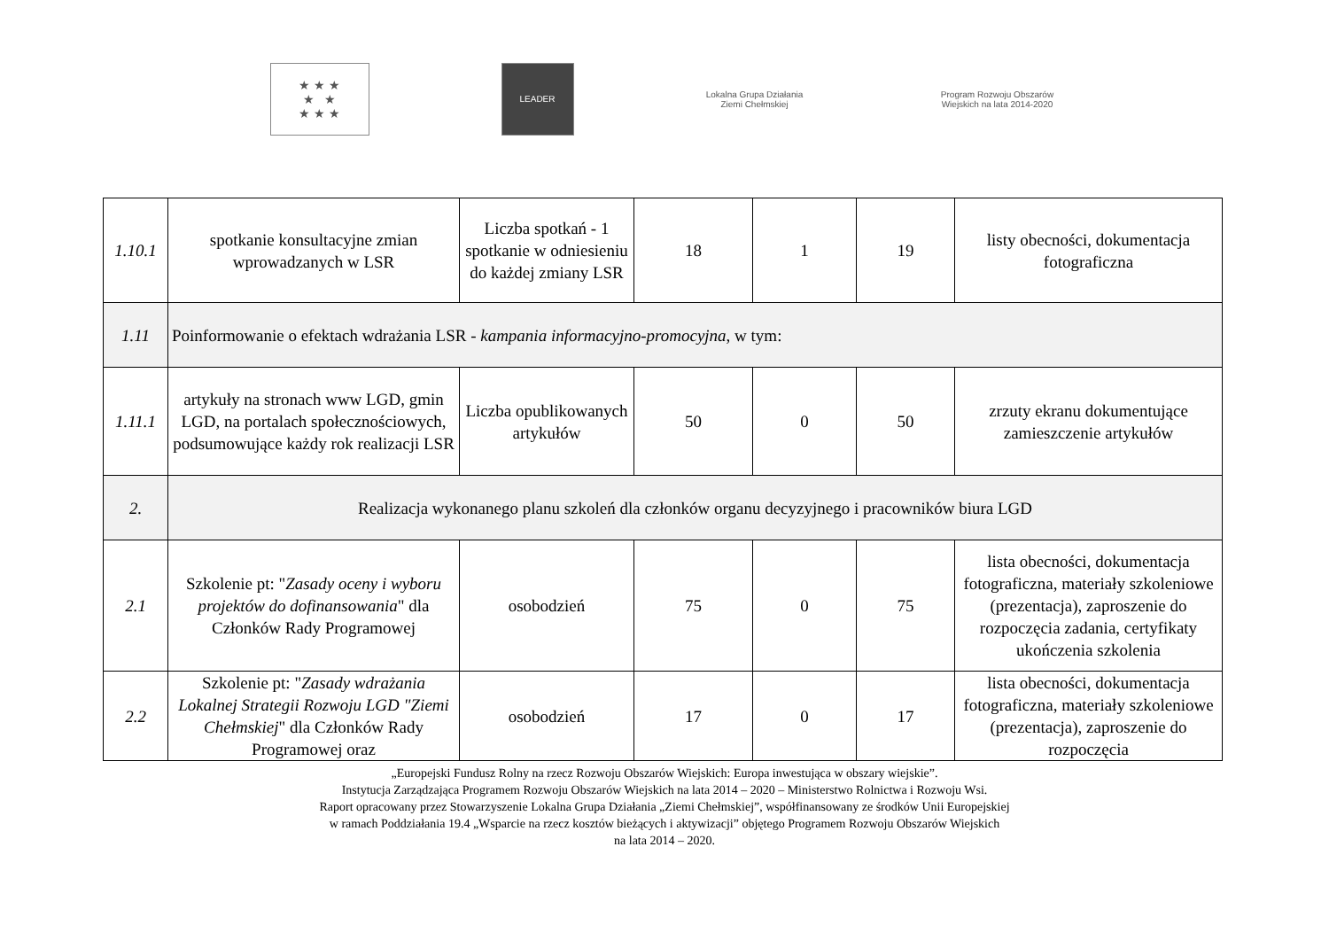★ ★ ★
★ ★
★ ★ ★
LEADER
Lokalna Grupa Działania
Ziemi Chełmskiej
Program Rozwoju Obszarów Wiejskich na lata 2014-2020
| 1.10.1 | spotkanie konsultacyjne zmian wprowadzanych w LSR | Liczba spotkań - 1 spotkanie w odniesieniu do każdej zmiany LSR | 18 | 1 | 19 | listy obecności, dokumentacja fotograficzna |
| 1.11 | Poinformowanie o efektach wdrażania LSR - kampania informacyjno-promocyjna , w tym: | | | | | |
| 1.11.1 | artykuły na stronach www LGD, gmin LGD, na portalach społecznościowych, podsumowujące każdy rok realizacji LSR | Liczba opublikowanych artykułów | 50 | 0 | 50 | zrzuty ekranu dokumentujące zamieszczenie artykułów |
| 2. | Realizacja wykonanego planu szkoleń dla członków organu decyzyjnego i pracowników biura LGD | | | | | |
| 2.1 | Szkolenie pt: " Zasady oceny i wyboru projektów do dofinansowania " dla Członków Rady Programowej | osobodzień | 75 | 0 | 75 | lista obecności, dokumentacja fotograficzna, materiały szkoleniowe (prezentacja), zaproszenie do rozpoczęcia zadania, certyfikaty ukończenia szkolenia |
| 2.2 | Szkolenie pt: " Zasady wdrażania Lokalnej Strategii Rozwoju LGD "Ziemi Chełmskiej " dla Członków Rady Programowej oraz | osobodzień | 17 | 0 | 17 | lista obecności, dokumentacja fotograficzna, materiały szkoleniowe (prezentacja), zaproszenie do rozpoczęcia |
„Europejski Fundusz Rolny na rzecz Rozwoju Obszarów Wiejskich: Europa inwestująca w obszary wiejskie”.
Instytucja Zarządzająca Programem Rozwoju Obszarów Wiejskich na lata 2014 – 2020 – Ministerstwo Rolnictwa i Rozwoju Wsi.
Raport opracowany przez Stowarzyszenie Lokalna Grupa Działania „Ziemi Chełmskiej”, współfinansowany ze środków Unii Europejskiej
w ramach Poddziałania 19.4 „Wsparcie na rzecz kosztów bieżących i aktywizacji” objętego Programem Rozwoju Obszarów Wiejskich
na lata 2014 – 2020.